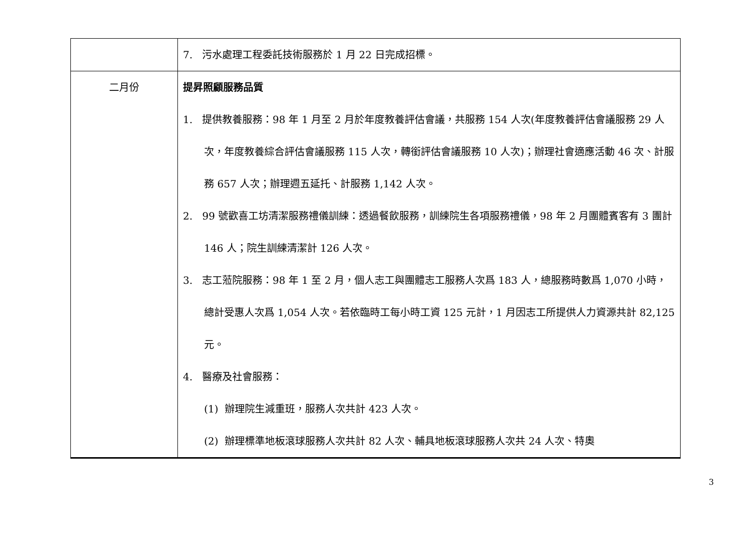| | 7. 污水處理工程委託技術服務於 1 月 22 日完成招標。 |
| 二月份 | 提昇照顧服務品質 1. 提供教養服務：98 年 1 月至 2 月於年度教養評估會議，共服務 154 人次(年度教養評估會議服務 29 人次，年度教養綜合評估會議服務 115 人次，轉銜評估會議服務 10 人次)；辦理社會適應活動 46 次、計服務 657 人次；辦理週五延托、計服務 1,142 人次。 2. 99 號歡喜工坊清潔服務禮儀訓練：透過餐飲服務，訓練院生各項服務禮儀，98 年 2 月團體賓客有 3 團計 146 人；院生訓練清潔計 126 人次。 3. 志工蒞院服務：98 年 1 至 2 月，個人志工與團體志工服務人次爲 183 人，總服務時數爲 1,070 小時，總計受惠人次爲 1,054 人次。若依臨時工每小時工資 125 元計，1 月因志工所提供人力資源共計 82,125 元。 4. 醫療及社會服務： (1) 辦理院生減重班，服務人次共計 423 人次。 (2) 辦理標準地板滾球服務人次共計 82 人次、輔具地板滾球服務人次共 24 人次、特奧 |
3